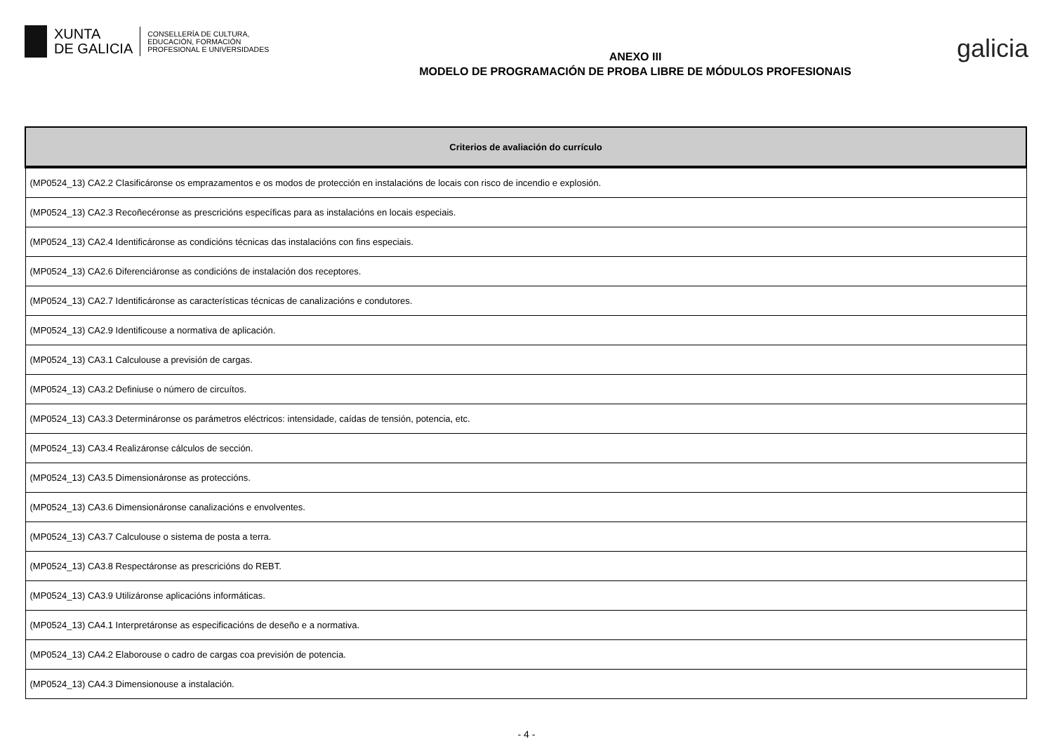XUNTA
DE GALICIA
CONSELLERÍA DE CULTURA,
EDUCACIÓN, FORMACIÓN
PROFESIONAL E UNIVERSIDADES
ANEXO III
MODELO DE PROGRAMACIÓN DE PROBA LIBRE DE MÓDULOS PROFESIONAIS
galicia
| Criterios de avaliación do currículo |
| --- |
| (MP0524_13) CA2.2 Clasificáronse os emprazamentos e os modos de protección en instalacións de locais con risco de incendio e explosión. |
| (MP0524_13) CA2.3 Recoñecéronse as prescricións específicas para as instalacións en locais especiais. |
| (MP0524_13) CA2.4 Identificáronse as condicións técnicas das instalacións con fins especiais. |
| (MP0524_13) CA2.6 Diferenciáronse as condicións de instalación dos receptores. |
| (MP0524_13) CA2.7 Identificáronse as características técnicas de canalizacións e condutores. |
| (MP0524_13) CA2.9 Identificouse a normativa de aplicación. |
| (MP0524_13) CA3.1 Calculouse a previsión de cargas. |
| (MP0524_13) CA3.2 Definiuse o número de circuítos. |
| (MP0524_13) CA3.3 Determináronse os parámetros eléctricos: intensidade, caídas de tensión, potencia, etc. |
| (MP0524_13) CA3.4 Realizáronse cálculos de sección. |
| (MP0524_13) CA3.5 Dimensionáronse as proteccións. |
| (MP0524_13) CA3.6 Dimensionáronse canalizacións e envolventes. |
| (MP0524_13) CA3.7 Calculouse o sistema de posta a terra. |
| (MP0524_13) CA3.8 Respectáronse as prescricións do REBT. |
| (MP0524_13) CA3.9 Utilizáronse aplicacións informáticas. |
| (MP0524_13) CA4.1 Interpretáronse as especificacións de deseño e a normativa. |
| (MP0524_13) CA4.2 Elaborouse o cadro de cargas coa previsión de potencia. |
| (MP0524_13) CA4.3 Dimensionouse a instalación. |
- 4 -